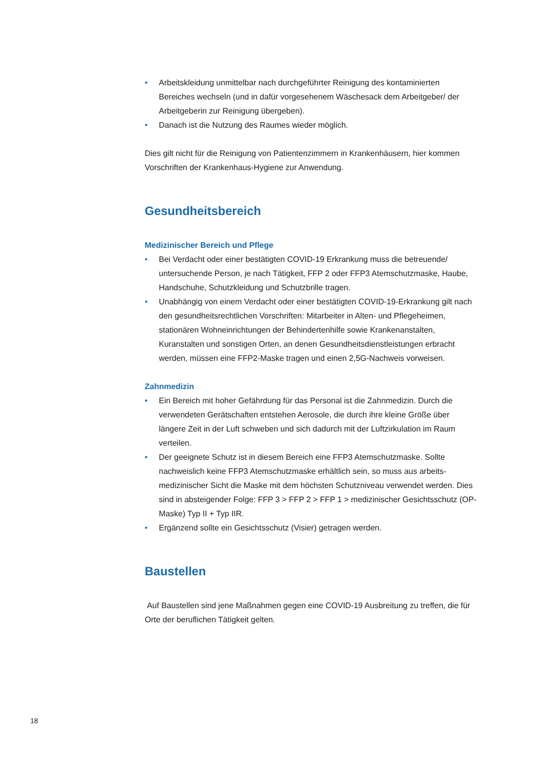• Arbeitskleidung unmittelbar nach durchgeführter Reinigung des kontaminierten Bereiches wechseln (und in dafür vorgesehenem Wäschesack dem Arbeitgeber/ der Arbeitgeberin zur Reinigung übergeben).
• Danach ist die Nutzung des Raumes wieder möglich.
Dies gilt nicht für die Reinigung von Patientenzimmern in Krankenhäusern, hier kommen Vorschriften der Krankenhaus-Hygiene zur Anwendung.
Gesundheitsbereich
Medizinischer Bereich und Pflege
• Bei Verdacht oder einer bestätigten COVID-19 Erkrankung muss die betreuende/ untersuchende Person, je nach Tätigkeit, FFP 2 oder FFP3 Atemschutzmaske, Haube, Handschuhe, Schutzkleidung und Schutzbrille tragen.
• Unabhängig von einem Verdacht oder einer bestätigten COVID-19-Erkrankung gilt nach den gesundheitsrechtlichen Vorschriften: Mitarbeiter in Alten- und Pflege­heimen, stationären Wohneinrichtungen der Behindertenhilfe sowie Krankenan­stalten, Kuranstalten und sonstigen Orten, an denen Gesundheitsdienstleistungen erbracht werden, müssen eine FFP2-Maske tragen und einen 2,5G-Nachweis vorweisen.
Zahnmedizin
• Ein Bereich mit hoher Gefährdung für das Personal ist die Zahnmedizin. Durch die verwendeten Gerätschaften entstehen Aerosole, die durch ihre kleine Größe über längere Zeit in der Luft schweben und sich dadurch mit der Luftzirkulation im Raum verteilen.
• Der geeignete Schutz ist in diesem Bereich eine FFP3 Atemschutzmaske. Sollte nachweislich keine FFP3 Atemschutzmaske erhältlich sein, so muss aus arbeits­medizinischer Sicht die Maske mit dem höchsten Schutzniveau verwendet werden. Dies sind in absteigender Folge: FFP 3 > FFP 2 > FFP 1 > medizinischer Gesichts­schutz (OP-Maske) Typ II + Typ IIR.
• Ergänzend sollte ein Gesichtsschutz (Visier) getragen werden.
Baustellen
Auf Baustellen sind jene Maßnahmen gegen eine COVID-19 Ausbreitung zu treffen, die für Orte der beruflichen Tätigkeit gelten.
18